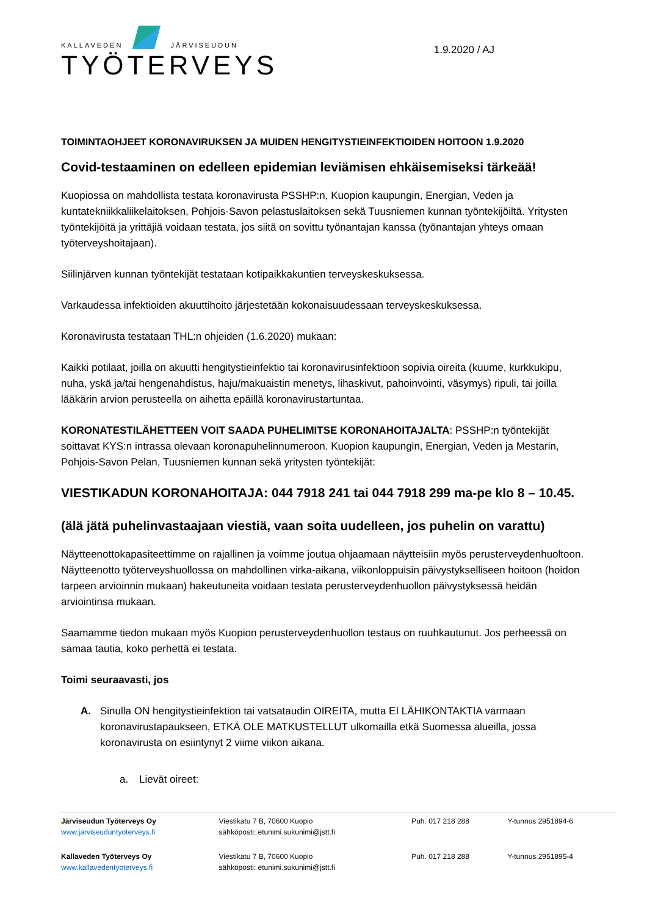KALLAVEDEN JÄRVISEUDUN
TYÖTERVEYS
1.9.2020 / AJ
TOIMINTAOHJEET KORONAVIRUKSEN JA MUIDEN HENGITYSTIEINFEKTIOIDEN HOITOON 1.9.2020
Covid-testaaminen on edelleen epidemian leviämisen ehkäisemiseksi tärkeää!
Kuopiossa on mahdollista testata koronavirusta PSSHP:n, Kuopion kaupungin, Energian, Veden ja kuntatekniikkaliikelaitoksen, Pohjois-Savon pelastuslaitoksen sekä Tuusniemen kunnan työntekijöiltä. Yritysten työntekijöitä ja yrittäjiä voidaan testata, jos siitä on sovittu työnantajan kanssa (työnantajan yhteys omaan työterveyshoitajaan).
Siilinjärven kunnan työntekijät testataan kotipaikkakuntien terveyskeskuksessa.
Varkaudessa infektioiden akuuttihoito järjestetään kokonaisuudessaan terveyskeskuksessa.
Koronavirusta testataan THL:n ohjeiden (1.6.2020) mukaan:
Kaikki potilaat, joilla on akuutti hengitystieinfektio tai koronavirusinfektioon sopivia oireita (kuume, kurkkukipu, nuha, yskä ja/tai hengenahdistus, haju/makuaistin menetys, lihaskivut, pahoinvointi, väsymys) ripuli, tai joilla lääkärin arvion perusteella on aihetta epäillä koronavirustartuntaa.
KORONATESTILÄHETTEEN VOIT SAADA PUHELIMITSE KORONAHOITAJALTA: PSSHP:n työntekijät soittavat KYS:n intrassa olevaan koronapuhelinnumeroon. Kuopion kaupungin, Energian, Veden ja Mestarin, Pohjois-Savon Pelan, Tuusniemen kunnan sekä yritysten työntekijät:
VIESTIKADUN KORONAHOITAJA: 044 7918 241 tai 044 7918 299 ma-pe klo 8 – 10.45.
(älä jätä puhelinvastaajaan viestiä, vaan soita uudelleen, jos puhelin on varattu)
Näytteenottokapasiteettimme on rajallinen ja voimme joutua ohjaamaan näytteisiin myös perusterveydenhuoltoon. Näytteenotto työterveyshuollossa on mahdollinen virka-aikana, viikonloppuisin päivystykselliseen hoitoon (hoidon tarpeen arvioinnin mukaan) hakeutuneita voidaan testata perusterveydenhuollon päivystyksessä heidän arviointinsa mukaan.
Saamamme tiedon mukaan myös Kuopion perusterveydenhuollon testaus on ruuhkautunut. Jos perheessä on samaa tautia, koko perhettä ei testata.
Toimi seuraavasti, jos
A. Sinulla ON hengitystieinfektion tai vatsataudin OIREITA, mutta EI LÄHIKONTAKTIA varmaan koronavirustapaukseen, ETKÄ OLE MATKUSTELLUT ulkomailla etkä Suomessa alueilla, jossa koronavirusta on esiintynyt 2 viime viikon aikana.
a. Lievät oireet:
| Järviseudun Työterveys Oy www.jarviseuduntyoterveys.fi | Viestikatu 7 B, 70600 Kuopio sähköposti: etunimi.sukunimi@jstt.fi | Puh. 017 218 288 | Y-tunnus 2951894-6 |
| Kallaveden Työterveys Oy www.kallavedentyoterveys.fi | Viestikatu 7 B, 70600 Kuopio sähköposti: etunimi.sukunimi@jstt.fi | Puh. 017 218 288 | Y-tunnus 2951895-4 |